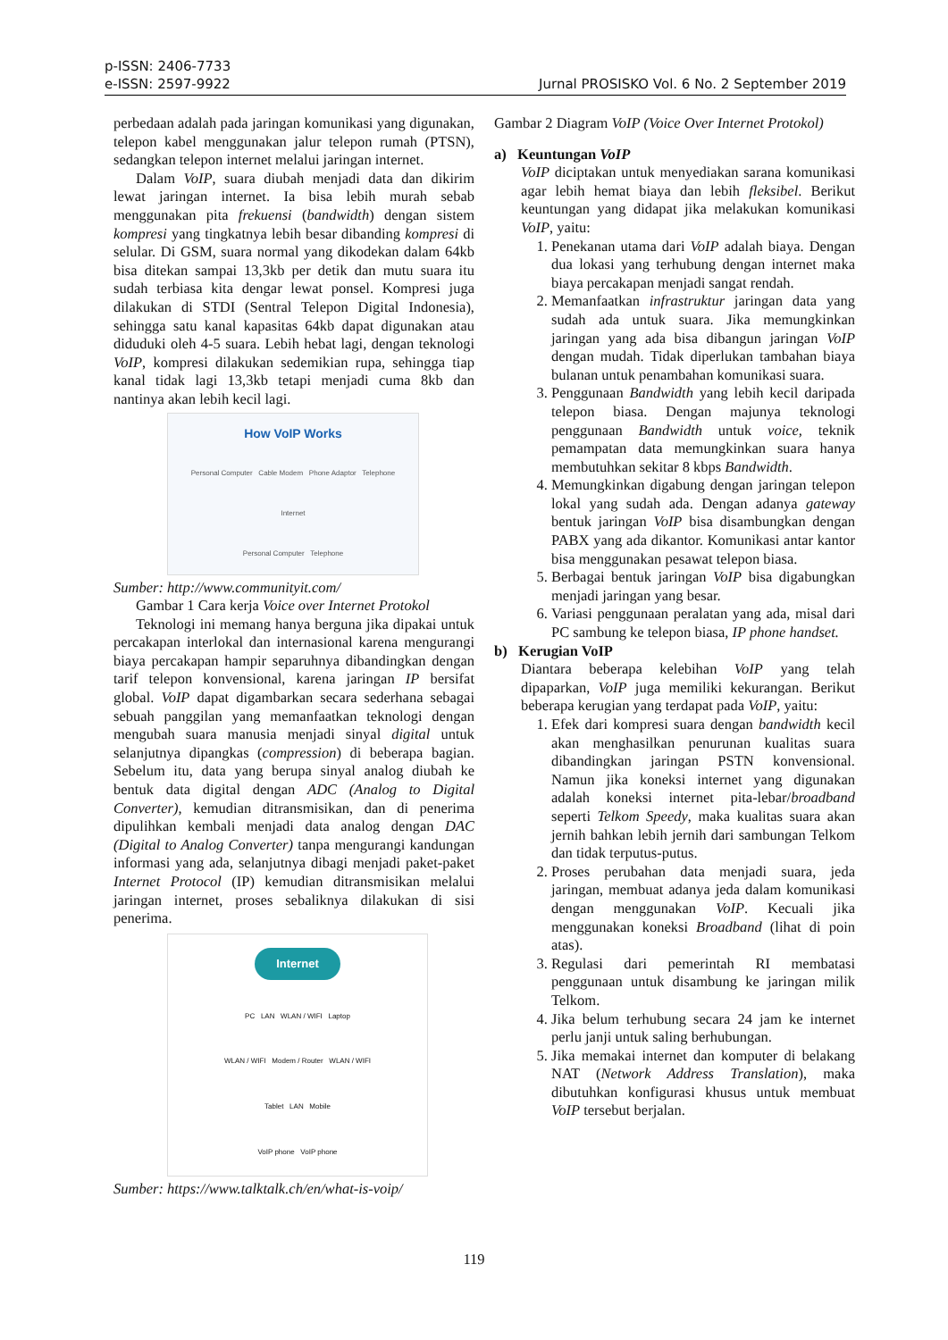p-ISSN: 2406-7733
e-ISSN: 2597-9922
Jurnal PROSISKO Vol. 6 No. 2 September 2019
perbedaan adalah pada jaringan komunikasi yang digunakan, telepon kabel menggunakan jalur telepon rumah (PTSN), sedangkan telepon internet melalui jaringan internet.
Dalam VoIP, suara diubah menjadi data dan dikirim lewat jaringan internet. Ia bisa lebih murah sebab menggunakan pita frekuensi (bandwidth) dengan sistem kompresi yang tingkatnya lebih besar dibanding kompresi di selular. Di GSM, suara normal yang dikodekan dalam 64kb bisa ditekan sampai 13,3kb per detik dan mutu suara itu sudah terbiasa kita dengar lewat ponsel. Kompresi juga dilakukan di STDI (Sentral Telepon Digital Indonesia), sehingga satu kanal kapasitas 64kb dapat digunakan atau diduduki oleh 4-5 suara. Lebih hebat lagi, dengan teknologi VoIP, kompresi dilakukan sedemikian rupa, sehingga tiap kanal tidak lagi 13,3kb tetapi menjadi cuma 8kb dan nantinya akan lebih kecil lagi.
How VoIP Works
Personal Computer Cable Modem Phone Adaptor Telephone
Internet
Personal Computer Telephone
Sumber: http://www.communityit.com/
Gambar 1 Cara kerja Voice over Internet Protokol
Teknologi ini memang hanya berguna jika dipakai untuk percakapan interlokal dan internasional karena mengurangi biaya percakapan hampir separuhnya dibandingkan dengan tarif telepon konvensional, karena jaringan IP bersifat global. VoIP dapat digambarkan secara sederhana sebagai sebuah panggilan yang memanfaatkan teknologi dengan mengubah suara manusia menjadi sinyal digital untuk selanjutnya dipangkas (compression) di beberapa bagian. Sebelum itu, data yang berupa sinyal analog diubah ke bentuk data digital dengan ADC (Analog to Digital Converter), kemudian ditransmisikan, dan di penerima dipulihkan kembali menjadi data analog dengan DAC (Digital to Analog Converter) tanpa mengurangi kandungan informasi yang ada, selanjutnya dibagi menjadi paket-paket Internet Protocol (IP) kemudian ditransmisikan melalui jaringan internet, proses sebaliknya dilakukan di sisi penerima.
Internet
PC LAN WLAN / WIFI Laptop
WLAN / WIFI Modem / Router WLAN / WIFI
Tablet LAN Mobile
VoIP phone VoIP phone
Sumber: https://www.talktalk.ch/en/what-is-voip/
Gambar 2 Diagram VoIP (Voice Over Internet Protokol)
a) Keuntungan VoIP
VoIP diciptakan untuk menyediakan sarana komunikasi agar lebih hemat biaya dan lebih fleksibel. Berikut keuntungan yang didapat jika melakukan komunikasi VoIP, yaitu:
1. Penekanan utama dari VoIP adalah biaya. Dengan dua lokasi yang terhubung dengan internet maka biaya percakapan menjadi sangat rendah.
2. Memanfaatkan infrastruktur jaringan data yang sudah ada untuk suara. Jika memungkinkan jaringan yang ada bisa dibangun jaringan VoIP dengan mudah. Tidak diperlukan tambahan biaya bulanan untuk penambahan komunikasi suara.
3. Penggunaan Bandwidth yang lebih kecil daripada telepon biasa. Dengan majunya teknologi penggunaan Bandwidth untuk voice, teknik pemampatan data memungkinkan suara hanya membutuhkan sekitar 8 kbps Bandwidth.
4. Memungkinkan digabung dengan jaringan telepon lokal yang sudah ada. Dengan adanya gateway bentuk jaringan VoIP bisa disambungkan dengan PABX yang ada dikantor. Komunikasi antar kantor bisa menggunakan pesawat telepon biasa.
5. Berbagai bentuk jaringan VoIP bisa digabungkan menjadi jaringan yang besar.
6. Variasi penggunaan peralatan yang ada, misal dari PC sambung ke telepon biasa, IP phone handset.
b) Kerugian VoIP
Diantara beberapa kelebihan VoIP yang telah dipaparkan, VoIP juga memiliki kekurangan. Berikut beberapa kerugian yang terdapat pada VoIP, yaitu:
1. Efek dari kompresi suara dengan bandwidth kecil akan menghasilkan penurunan kualitas suara dibandingkan jaringan PSTN konvensional. Namun jika koneksi internet yang digunakan adalah koneksi internet pita-lebar/broadband seperti Telkom Speedy, maka kualitas suara akan jernih bahkan lebih jernih dari sambungan Telkom dan tidak terputus-putus.
2. Proses perubahan data menjadi suara, jeda jaringan, membuat adanya jeda dalam komunikasi dengan menggunakan VoIP. Kecuali jika menggunakan koneksi Broadband (lihat di poin atas).
3. Regulasi dari pemerintah RI membatasi penggunaan untuk disambung ke jaringan milik Telkom.
4. Jika belum terhubung secara 24 jam ke internet perlu janji untuk saling berhubungan.
5. Jika memakai internet dan komputer di belakang NAT (Network Address Translation), maka dibutuhkan konfigurasi khusus untuk membuat VoIP tersebut berjalan.
119